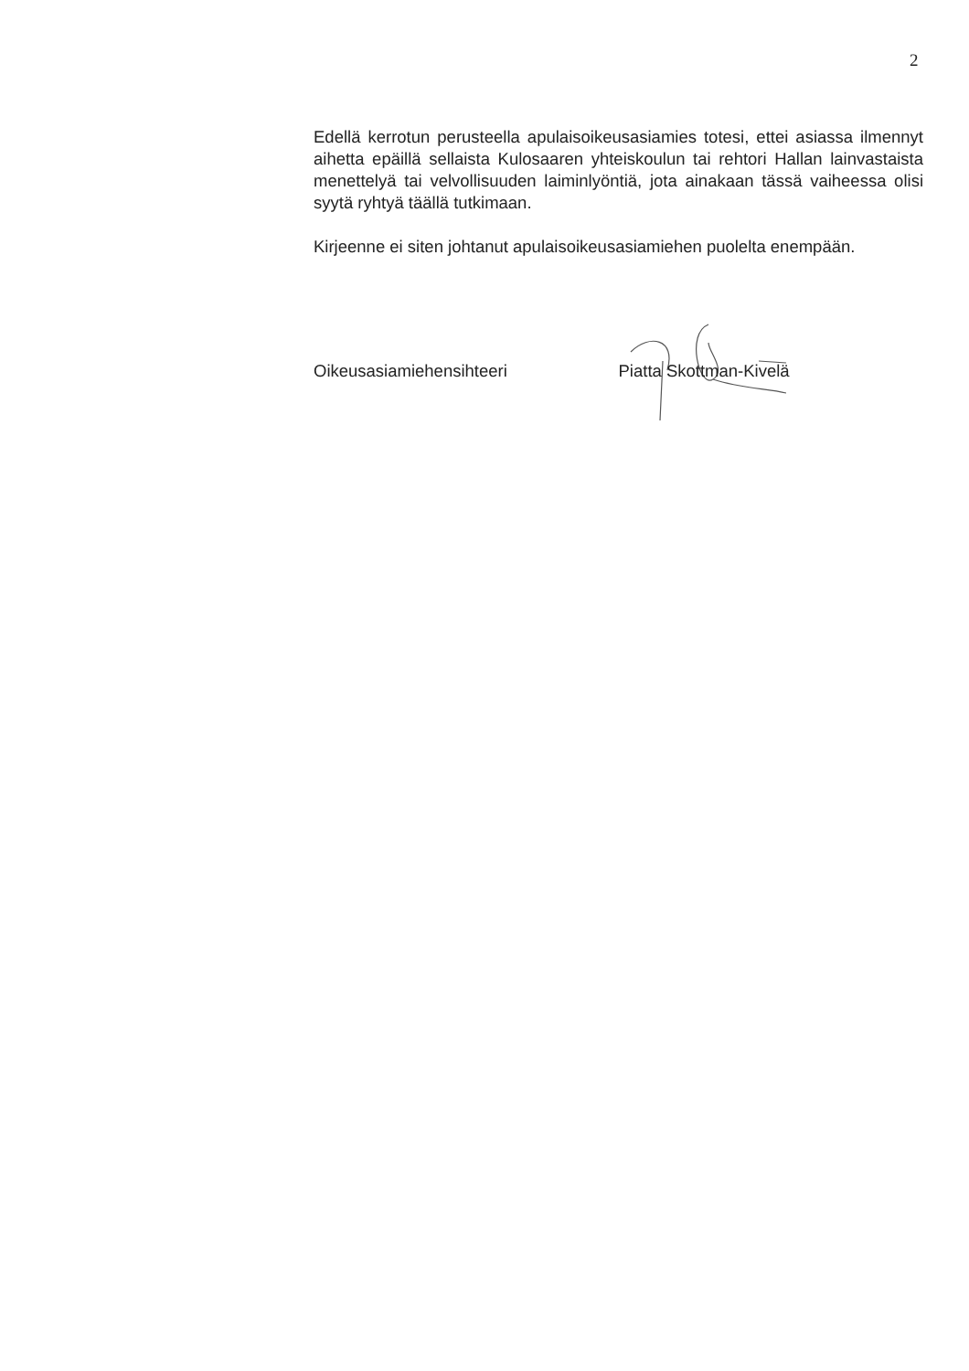2
Edellä kerrotun perusteella apulaisoikeusasiamies totesi, ettei asiassa ilmennyt aihetta epäillä sellaista Kulosaaren yhteiskoulun tai rehtori Hallan lainvastaista menettelyä tai velvollisuuden laiminlyöntiä, jota ainakaan tässä vaiheessa olisi syytä ryhtyä täällä tutkimaan.
Kirjeenne ei siten johtanut apulaisoikeusasiamiehen puolelta enempään.
Oikeusasiamiehensihteeri Piatta Skottman-Kivelä